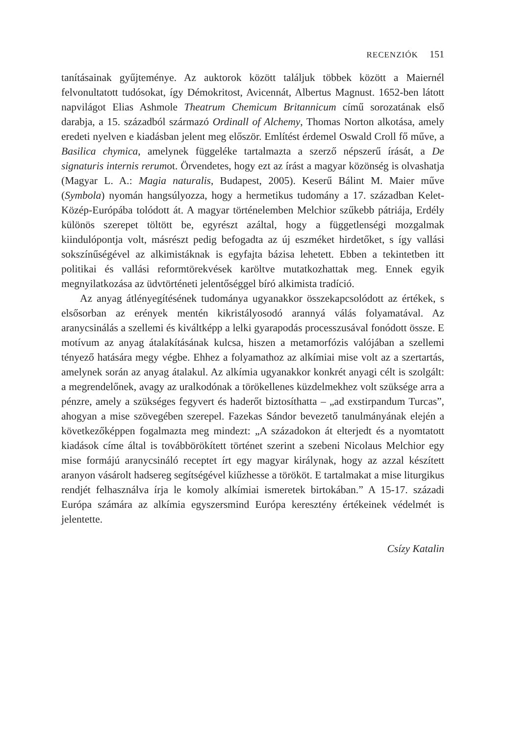RECENZIÓK 151
tanításainak gyűjteménye. Az auktorok között találjuk többek között a Maiernél felvonultatott tudósokat, így Démokritost, Avicennát, Albertus Magnust. 1652-ben látott napvilágot Elias Ashmole Theatrum Chemicum Britannicum című sorozatának első darabja, a 15. századból származó Ordinall of Alchemy, Thomas Norton alkotása, amely eredeti nyelven e kiadásban jelent meg először. Említést érdemel Oswald Croll fő műve, a Basilica chymica, amelynek függeléke tartalmazta a szerző népszerű írását, a De signaturis internis rerumot. Örvendetes, hogy ezt az írást a magyar közönség is olvashatja (Magyar L. A.: Magia naturalis, Budapest, 2005). Keserű Bálint M. Maier műve (Symbola) nyomán hangsúlyozza, hogy a hermetikus tudomány a 17. században Kelet-Közép-Európába tolódott át. A magyar történelemben Melchior szűkebb pátriája, Erdély különös szerepet töltött be, egyrészt azáltal, hogy a függetlenségi mozgalmak kiindulópontja volt, másrészt pedig befogadta az új eszméket hirdetőket, s így vallási sokszínűségével az alkimistáknak is egyfajta bázisa lehetett. Ebben a tekintetben itt politikai és vallási reformtörekvések karöltve mutatkozhattak meg. Ennek egyik megnyilatkozása az üdvtörténeti jelentőséggel bíró alkimista tradíció.
Az anyag átlényegítésének tudománya ugyanakkor összekapcsolódott az értékek, s elsősorban az erények mentén kikristályosodó arannyá válás folyamatával. Az aranycsinálás a szellemi és kiváltképp a lelki gyarapodás processzusával fonódott össze. E motívum az anyag átalakításának kulcsa, hiszen a metamorfózis valójában a szellemi tényező hatására megy végbe. Ehhez a folyamathoz az alkímiai mise volt az a szertartás, amelynek során az anyag átalakul. Az alkímia ugyanakkor konkrét anyagi célt is szolgált: a megrendelőnek, avagy az uralkodónak a törökellenes küzdelmekhez volt szüksége arra a pénzre, amely a szükséges fegyvert és haderőt biztosíthatta – „ad exstirpandum Turcas”, ahogyan a mise szövegében szerepel. Fazekas Sándor bevezető tanulmányának elején a következőképpen fogalmazta meg mindezt: „A századokon át elterjedt és a nyomtatott kiadások címe által is továbbörökített történet szerint a szebeni Nicolaus Melchior egy mise formájú aranycsináló receptet írt egy magyar királynak, hogy az azzal készített aranyon vásárolt hadsereg segítségével kiűzhesse a törököt. E tartalmakat a mise liturgikus rendjét felhasználva írja le komoly alkímiai ismeretek birtokában.” A 15-17. századi Európa számára az alkímia egyszersmind Európa keresztény értékeinek védelmét is jelentette.
Csízy Katalin